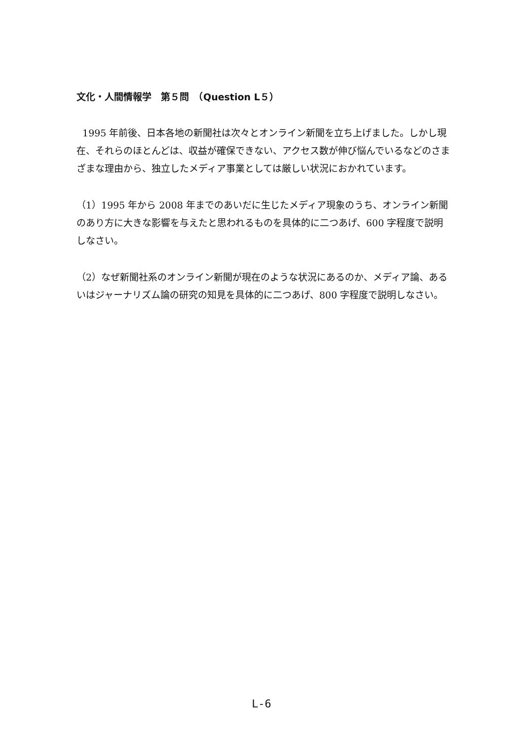文化・人間情報学　第５問　（Question L５）
1995 年前後、日本各地の新聞社は次々とオンライン新聞を立ち上げました。しかし現在、それらのほとんどは、収益が確保できない、アクセス数が伸び悩んでいるなどのさまざまな理由から、独立したメディア事業としては厳しい状況におかれています。
（1）1995 年から 2008 年までのあいだに生じたメディア現象のうち、オンライン新聞のあり方に大きな影響を与えたと思われるものを具体的に二つあげ、600 字程度で説明しなさい。
（2）なぜ新聞社系のオンライン新聞が現在のような状況にあるのか、メディア論、あるいはジャーナリズム論の研究の知見を具体的に二つあげ、800 字程度で説明しなさい。
L-6